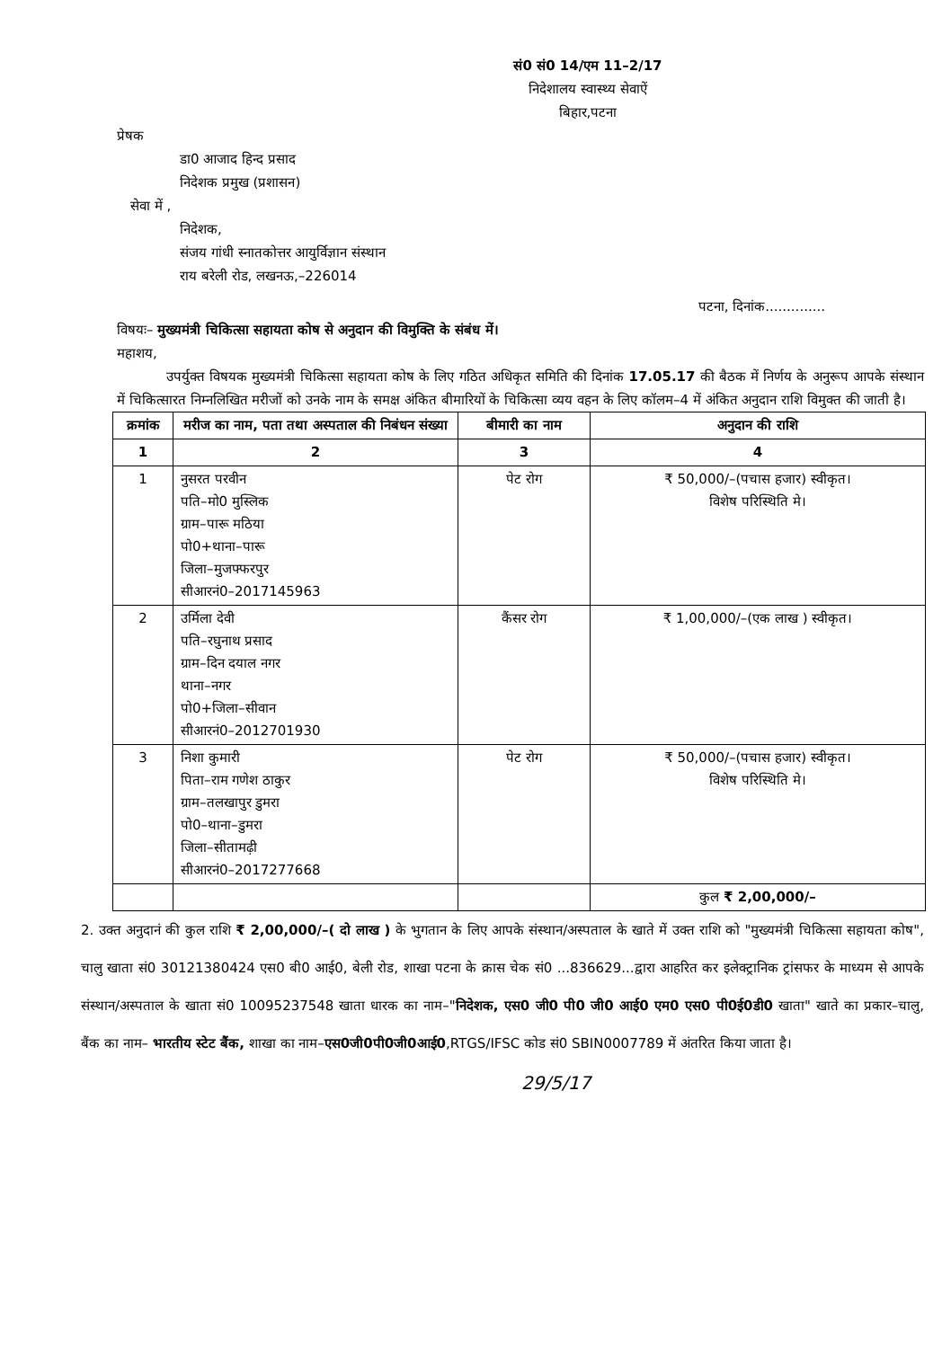सं0 सं0 14/एम 11–2/17
निदेशालय स्वास्थ्य सेवाऐं
बिहार,पटना
प्रेषक
डा0 आजाद हिन्द प्रसाद
निदेशक प्रमुख (प्रशासन)
सेवा में ,
निदेशक,
संजय गांधी स्नातकोत्तर आयुर्विज्ञान संस्थान
राय बरेली रोड, लखनऊ,–226014
पटना, दिनांक..............
विषयः– मुख्यमंत्री चिकित्सा सहायता कोष से अनुदान की विमुक्ति के संबंध में।
महाशय,
उपर्युक्त विषयक मुख्यमंत्री चिकित्सा सहायता कोष के लिए गठित अधिकृत समिति की दिनांक 17.05.17 की बैठक में निर्णय के अनुरूप आपके संस्थान में चिकित्सारत निम्नलिखित मरीजों को उनके नाम के समक्ष अंकित बीमारियों के चिकित्सा व्यय वहन के लिए कॉलम–4 में अंकित अनुदान राशि विमुक्त की जाती है।
| क्रमांक | मरीज का नाम, पता तथा अस्पताल की निबंधन संख्या | बीमारी का नाम | अनुदान की राशि |
| --- | --- | --- | --- |
| 1 | 2 | 3 | 4 |
| 1 | नुसरत परवीन पति–मो0 मुस्लिक ग्राम–पारू मठिया पो0+थाना–पारू जिला–मुजफ्फरपुर सीआरनं0–2017145963 | पेट रोग | ₹ 50,000/–(पचास हजार) स्वीकृत। विशेष परिस्थिति मे। |
| 2 | उर्मिला देवी पति–रघुनाथ प्रसाद ग्राम–दिन दयाल नगर थाना–नगर पो0+जिला–सीवान सीआरनं0–2012701930 | कैंसर रोग | ₹ 1,00,000/–(एक लाख ) स्वीकृत। |
| 3 | निशा कुमारी पिता–राम गणेश ठाकुर ग्राम–तलखापुर डुमरा पो0–थाना–डुमरा जिला–सीतामढ़ी सीआरनं0–2017277668 | पेट रोग | ₹ 50,000/–(पचास हजार) स्वीकृत। विशेष परिस्थिति मे। |
| | | | कुल ₹ 2,00,000/– |
2. उक्त अनुदानं की कुल राशि ₹ 2,00,000/–( दो लाख ) के भुगतान के लिए आपके संस्थान/अस्पताल के खाते में उक्त राशि को "मुख्यमंत्री चिकित्सा सहायता कोष", चालु खाता सं0 30121380424 एस0 बी0 आई0, बेली रोड, शाखा पटना के क्रास चेक सं0 ...836629...द्वारा आहरित कर इलेक्ट्रानिक ट्रांसफर के माध्यम से आपके संस्थान/अस्पताल के खाता सं0 10095237548 खाता धारक का नाम–"निदेशक, एस0 जी0 पी0 जी0 आई0 एम0 एस0 पी0ई0डी0 खाता" खाते का प्रकार–चालु, बैंक का नाम– भारतीय स्टेट बैंक, शाखा का नाम–एस0जी0पी0जी0आई0,RTGS/IFSC कोड सं0 SBIN0007789 में अंतरित किया जाता है।
29/5/17